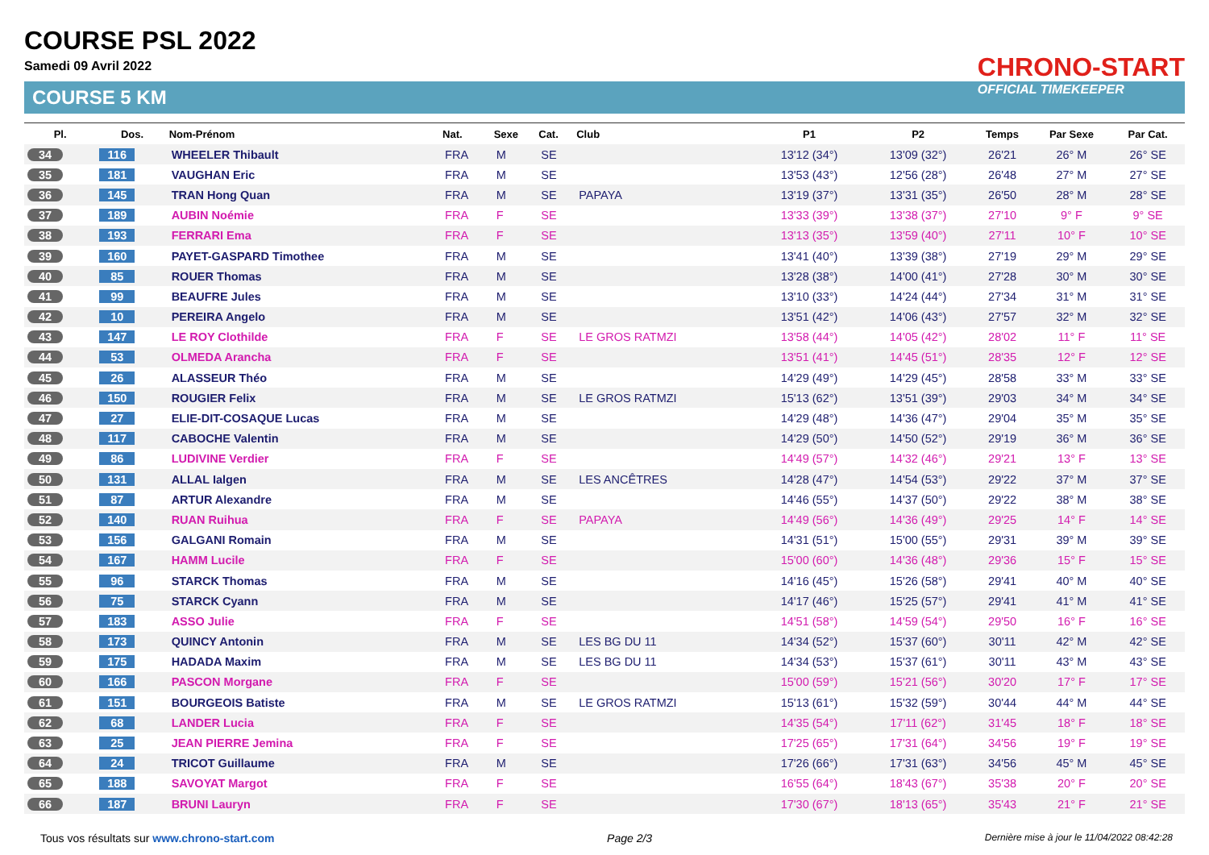COURSE PSL 2022
Samedi 09 Avril 2022
COURSE 5 KM
CHRONO-START
OFFICIAL TIMEKEEPER
| Pl. | Dos. | Nom-Prénom | Nat. | Sexe | Cat. | Club | P1 | P2 | Temps | Par Sexe | Par Cat. |
| --- | --- | --- | --- | --- | --- | --- | --- | --- | --- | --- | --- |
| 34 | 116 | WHEELER Thibault | FRA | M | SE | | 13'12 (34°) | 13'09 (32°) | 26'21 | 26° M | 26° SE |
| 35 | 181 | VAUGHAN Eric | FRA | M | SE | | 13'53 (43°) | 12'56 (28°) | 26'48 | 27° M | 27° SE |
| 36 | 145 | TRAN Hong Quan | FRA | M | SE | PAPAYA | 13'19 (37°) | 13'31 (35°) | 26'50 | 28° M | 28° SE |
| 37 | 189 | AUBIN Noémie | FRA | F | SE | | 13'33 (39°) | 13'38 (37°) | 27'10 | 9° F | 9° SE |
| 38 | 193 | FERRARI Ema | FRA | F | SE | | 13'13 (35°) | 13'59 (40°) | 27'11 | 10° F | 10° SE |
| 39 | 160 | PAYET-GASPARD Timothee | FRA | M | SE | | 13'41 (40°) | 13'39 (38°) | 27'19 | 29° M | 29° SE |
| 40 | 85 | ROUER Thomas | FRA | M | SE | | 13'28 (38°) | 14'00 (41°) | 27'28 | 30° M | 30° SE |
| 41 | 99 | BEAUFRE Jules | FRA | M | SE | | 13'10 (33°) | 14'24 (44°) | 27'34 | 31° M | 31° SE |
| 42 | 10 | PEREIRA Angelo | FRA | M | SE | | 13'51 (42°) | 14'06 (43°) | 27'57 | 32° M | 32° SE |
| 43 | 147 | LE ROY Clothilde | FRA | F | SE | LE GROS RATMZI | 13'58 (44°) | 14'05 (42°) | 28'02 | 11° F | 11° SE |
| 44 | 53 | OLMEDA Arancha | FRA | F | SE | | 13'51 (41°) | 14'45 (51°) | 28'35 | 12° F | 12° SE |
| 45 | 26 | ALASSEUR Théo | FRA | M | SE | | 14'29 (49°) | 14'29 (45°) | 28'58 | 33° M | 33° SE |
| 46 | 150 | ROUGIER Felix | FRA | M | SE | LE GROS RATMZI | 15'13 (62°) | 13'51 (39°) | 29'03 | 34° M | 34° SE |
| 47 | 27 | ELIE-DIT-COSAQUE Lucas | FRA | M | SE | | 14'29 (48°) | 14'36 (47°) | 29'04 | 35° M | 35° SE |
| 48 | 117 | CABOCHE Valentin | FRA | M | SE | | 14'29 (50°) | 14'50 (52°) | 29'19 | 36° M | 36° SE |
| 49 | 86 | LUDIVINE Verdier | FRA | F | SE | | 14'49 (57°) | 14'32 (46°) | 29'21 | 13° F | 13° SE |
| 50 | 131 | ALLAL Ialgen | FRA | M | SE | LES ANCÊTRES | 14'28 (47°) | 14'54 (53°) | 29'22 | 37° M | 37° SE |
| 51 | 87 | ARTUR Alexandre | FRA | M | SE | | 14'46 (55°) | 14'37 (50°) | 29'22 | 38° M | 38° SE |
| 52 | 140 | RUAN Ruihua | FRA | F | SE | PAPAYA | 14'49 (56°) | 14'36 (49°) | 29'25 | 14° F | 14° SE |
| 53 | 156 | GALGANI Romain | FRA | M | SE | | 14'31 (51°) | 15'00 (55°) | 29'31 | 39° M | 39° SE |
| 54 | 167 | HAMM Lucile | FRA | F | SE | | 15'00 (60°) | 14'36 (48°) | 29'36 | 15° F | 15° SE |
| 55 | 96 | STARCK Thomas | FRA | M | SE | | 14'16 (45°) | 15'26 (58°) | 29'41 | 40° M | 40° SE |
| 56 | 75 | STARCK Cyann | FRA | M | SE | | 14'17 (46°) | 15'25 (57°) | 29'41 | 41° M | 41° SE |
| 57 | 183 | ASSO Julie | FRA | F | SE | | 14'51 (58°) | 14'59 (54°) | 29'50 | 16° F | 16° SE |
| 58 | 173 | QUINCY Antonin | FRA | M | SE | LES BG DU 11 | 14'34 (52°) | 15'37 (60°) | 30'11 | 42° M | 42° SE |
| 59 | 175 | HADADA Maxim | FRA | M | SE | LES BG DU 11 | 14'34 (53°) | 15'37 (61°) | 30'11 | 43° M | 43° SE |
| 60 | 166 | PASCON Morgane | FRA | F | SE | | 15'00 (59°) | 15'21 (56°) | 30'20 | 17° F | 17° SE |
| 61 | 151 | BOURGEOIS Batiste | FRA | M | SE | LE GROS RATMZI | 15'13 (61°) | 15'32 (59°) | 30'44 | 44° M | 44° SE |
| 62 | 68 | LANDER Lucia | FRA | F | SE | | 14'35 (54°) | 17'11 (62°) | 31'45 | 18° F | 18° SE |
| 63 | 25 | JEAN PIERRE Jemina | FRA | F | SE | | 17'25 (65°) | 17'31 (64°) | 34'56 | 19° F | 19° SE |
| 64 | 24 | TRICOT Guillaume | FRA | M | SE | | 17'26 (66°) | 17'31 (63°) | 34'56 | 45° M | 45° SE |
| 65 | 188 | SAVOYAT Margot | FRA | F | SE | | 16'55 (64°) | 18'43 (67°) | 35'38 | 20° F | 20° SE |
| 66 | 187 | BRUNI Lauryn | FRA | F | SE | | 17'30 (67°) | 18'13 (65°) | 35'43 | 21° F | 21° SE |
Tous vos résultats sur www.chrono-start.com Page 2/3 Dernière mise à jour le 11/04/2022 08:42:28